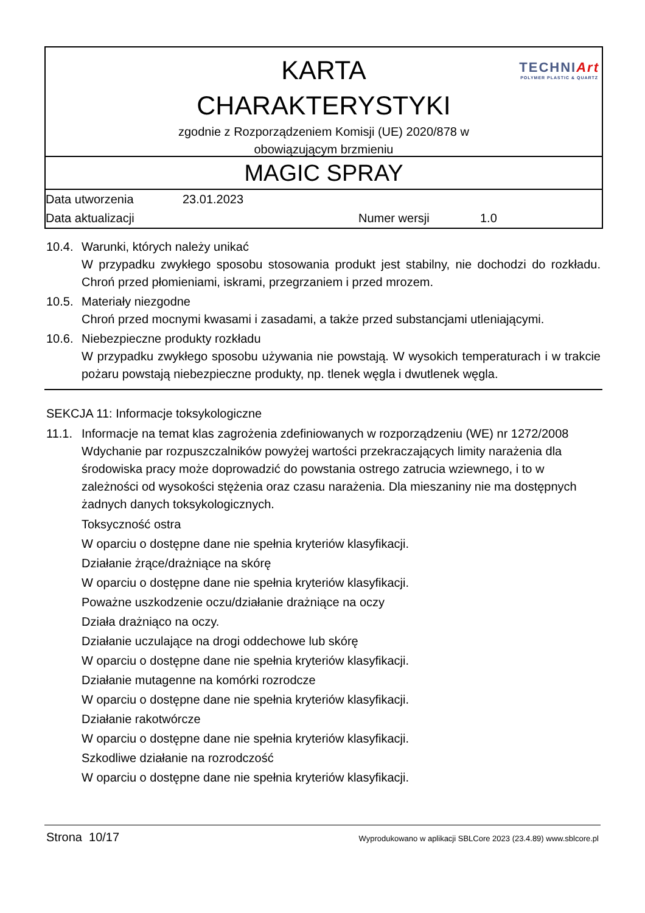TECHNIArt
POLYMER PLASTIC & QUARTZ
KARTA
CHARAKTERYSTYKI
zgodnie z Rozporządzeniem Komisji (UE) 2020/878 w
obowiązującym brzmieniu
MAGIC SPRAY
| Data utworzenia | 23.01.2023 | | |
| Data aktualizacji | | Numer wersji | 1.0 |
10.4. Warunki, których należy unikać
W przypadku zwykłego sposobu stosowania produkt jest stabilny, nie dochodzi do rozkładu. Chroń przed płomieniami, iskrami, przegrzaniem i przed mrozem.
10.5. Materiały niezgodne
Chroń przed mocnymi kwasami i zasadami, a także przed substancjami utleniającymi.
10.6. Niebezpieczne produkty rozkładu
W przypadku zwykłego sposobu używania nie powstają. W wysokich temperaturach i w trakcie pożaru powstają niebezpieczne produkty, np. tlenek węgla i dwutlenek węgla.
SEKCJA 11: Informacje toksykologiczne
11.1. Informacje na temat klas zagrożenia zdefiniowanych w rozporządzeniu (WE) nr 1272/2008
Wdychanie par rozpuszczalników powyżej wartości przekraczających limity narażenia dla środowiska pracy może doprowadzić do powstania ostrego zatrucia wziewnego, i to w zależności od wysokości stężenia oraz czasu narażenia. Dla mieszaniny nie ma dostępnych żadnych danych toksykologicznych.
Toksyczność ostra
W oparciu o dostępne dane nie spełnia kryteriów klasyfikacji.
Działanie żrące/drażniące na skórę
W oparciu o dostępne dane nie spełnia kryteriów klasyfikacji.
Poważne uszkodzenie oczu/działanie drażniące na oczy
Działa drażniąco na oczy.
Działanie uczulające na drogi oddechowe lub skórę
W oparciu o dostępne dane nie spełnia kryteriów klasyfikacji.
Działanie mutagenne na komórki rozrodcze
W oparciu o dostępne dane nie spełnia kryteriów klasyfikacji.
Działanie rakotwórcze
W oparciu o dostępne dane nie spełnia kryteriów klasyfikacji.
Szkodliwe działanie na rozrodczość
W oparciu o dostępne dane nie spełnia kryteriów klasyfikacji.
Strona 10/17 Wyprodukowano w aplikacji SBLCore 2023 (23.4.89) www.sblcore.pl